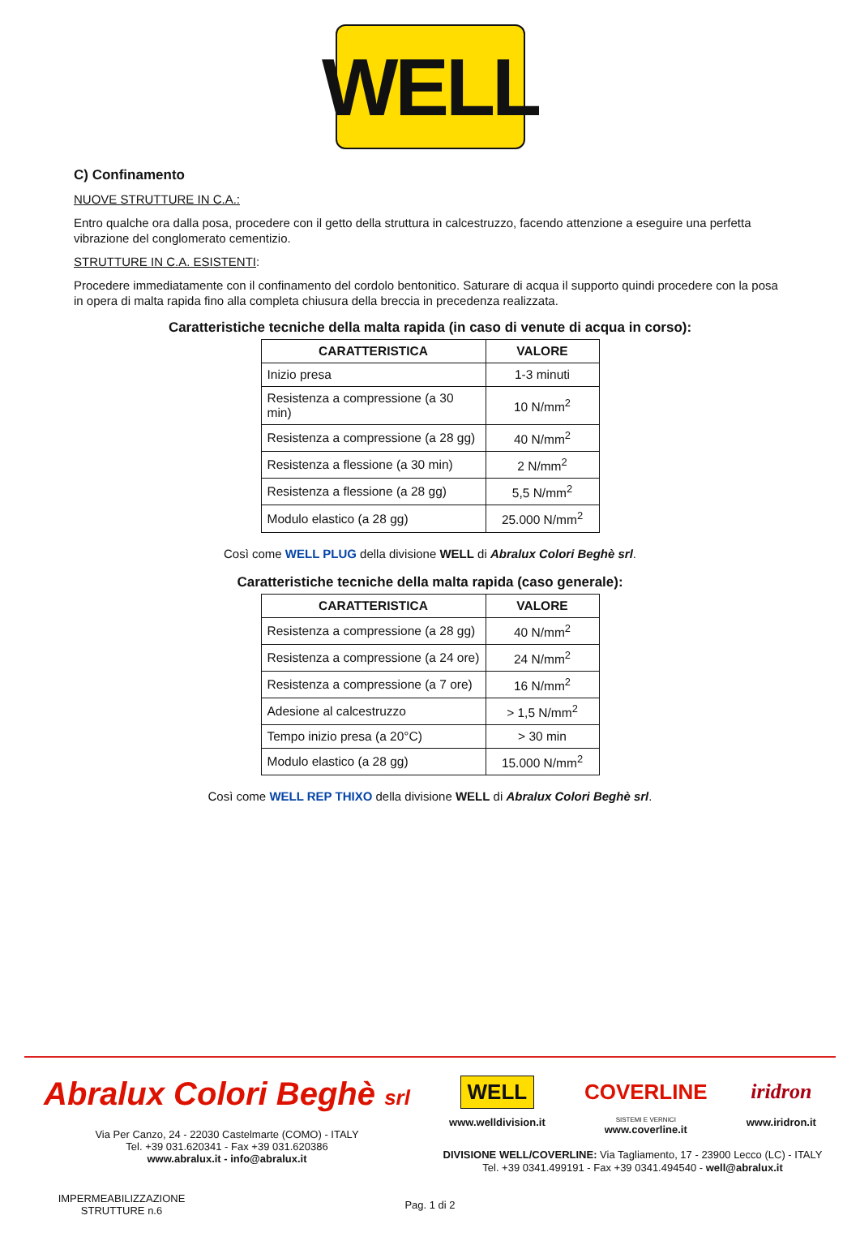WELL
C) Confinamento
NUOVE STRUTTURE IN C.A.:
Entro qualche ora dalla posa, procedere con il getto della struttura in calcestruzzo, facendo attenzione a eseguire una perfetta vibrazione del conglomerato cementizio.
STRUTTURE IN C.A. ESISTENTI:
Procedere immediatamente con il confinamento del cordolo bentonitico. Saturare di acqua il supporto quindi procedere con la posa in opera di malta rapida fino alla completa chiusura della breccia in precedenza realizzata.
Caratteristiche tecniche della malta rapida (in caso di venute di acqua in corso):
| CARATTERISTICA | VALORE |
| --- | --- |
| Inizio presa | 1-3 minuti |
| Resistenza a compressione (a 30 min) | 10 N/mm<sup>2</sup> |
| Resistenza a compressione (a 28 gg) | 40 N/mm<sup>2</sup> |
| Resistenza a flessione (a 30 min) | 2 N/mm<sup>2</sup> |
| Resistenza a flessione (a 28 gg) | 5,5 N/mm<sup>2</sup> |
| Modulo elastico (a 28 gg) | 25.000 N/mm<sup>2</sup> |
Così come WELL PLUG della divisione WELL di Abralux Colori Beghè srl.
Caratteristiche tecniche della malta rapida (caso generale):
| CARATTERISTICA | VALORE |
| --- | --- |
| Resistenza a compressione (a 28 gg) | 40 N/mm<sup>2</sup> |
| Resistenza a compressione (a 24 ore) | 24 N/mm<sup>2</sup> |
| Resistenza a compressione (a 7 ore) | 16 N/mm<sup>2</sup> |
| Adesione al calcestruzzo | > 1,5 N/mm<sup>2</sup> |
| Tempo inizio presa (a 20°C) | > 30 min |
| Modulo elastico (a 28 gg) | 15.000 N/mm<sup>2</sup> |
Così come WELL REP THIXO della divisione WELL di Abralux Colori Beghè srl.
Abralux Colori Beghè srl
Via Per Canzo, 24 - 22030 Castelmarte (COMO) - ITALY
Tel. +39 031.620341 - Fax +39 031.620386
www.abralux.it - info@abralux.it
WELL
www.welldivision.it
COVERLINE
SISTEMI E VERNICI
www.coverline.it
iridron
www.iridron.it
DIVISIONE WELL/COVERLINE: Via Tagliamento, 17 - 23900 Lecco (LC) - ITALY
Tel. +39 0341.499191 - Fax +39 0341.494540 - well@abralux.it
IMPERMEABILIZZAZIONE
STRUTTURE n.6
Pag. 1 di 2